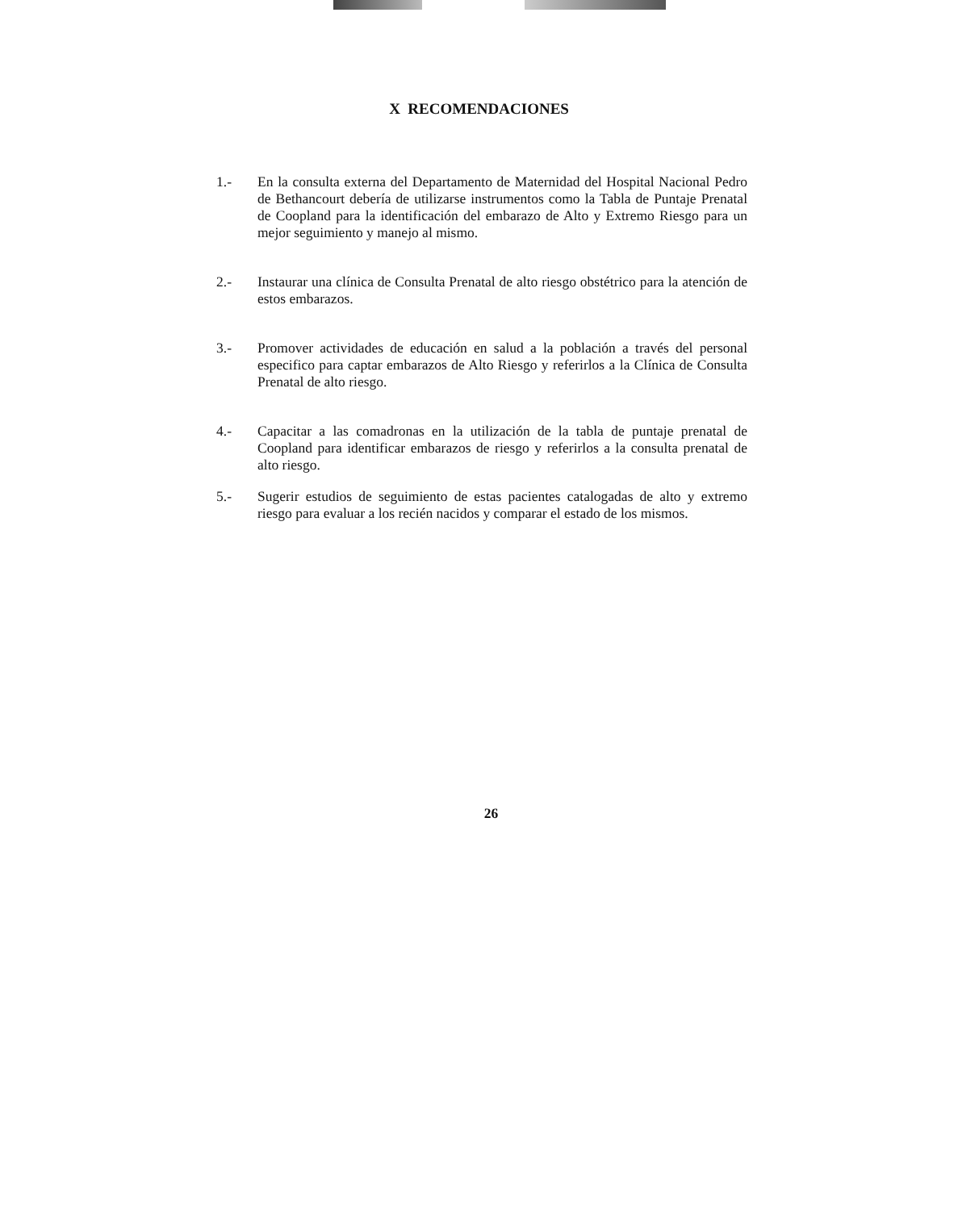X RECOMENDACIONES
1.- En la consulta externa del Departamento de Maternidad del Hospital Nacional Pedro de Bethancourt debería de utilizarse instrumentos como la Tabla de Puntaje Prenatal de Coopland para la identificación del embarazo de Alto y Extremo Riesgo para un mejor seguimiento y manejo al mismo.
2.- Instaurar una clínica de Consulta Prenatal de alto riesgo obstétrico para la atención de estos embarazos.
3.- Promover actividades de educación en salud a la población a través del personal especifico para captar embarazos de Alto Riesgo y referirlos a la Clínica de Consulta Prenatal de alto riesgo.
4.- Capacitar a las comadronas en la utilización de la tabla de puntaje prenatal de Coopland para identificar embarazos de riesgo y referirlos a la consulta prenatal de alto riesgo.
5.- Sugerir estudios de seguimiento de estas pacientes catalogadas de alto y extremo riesgo para evaluar a los recién nacidos y comparar el estado de los mismos.
26